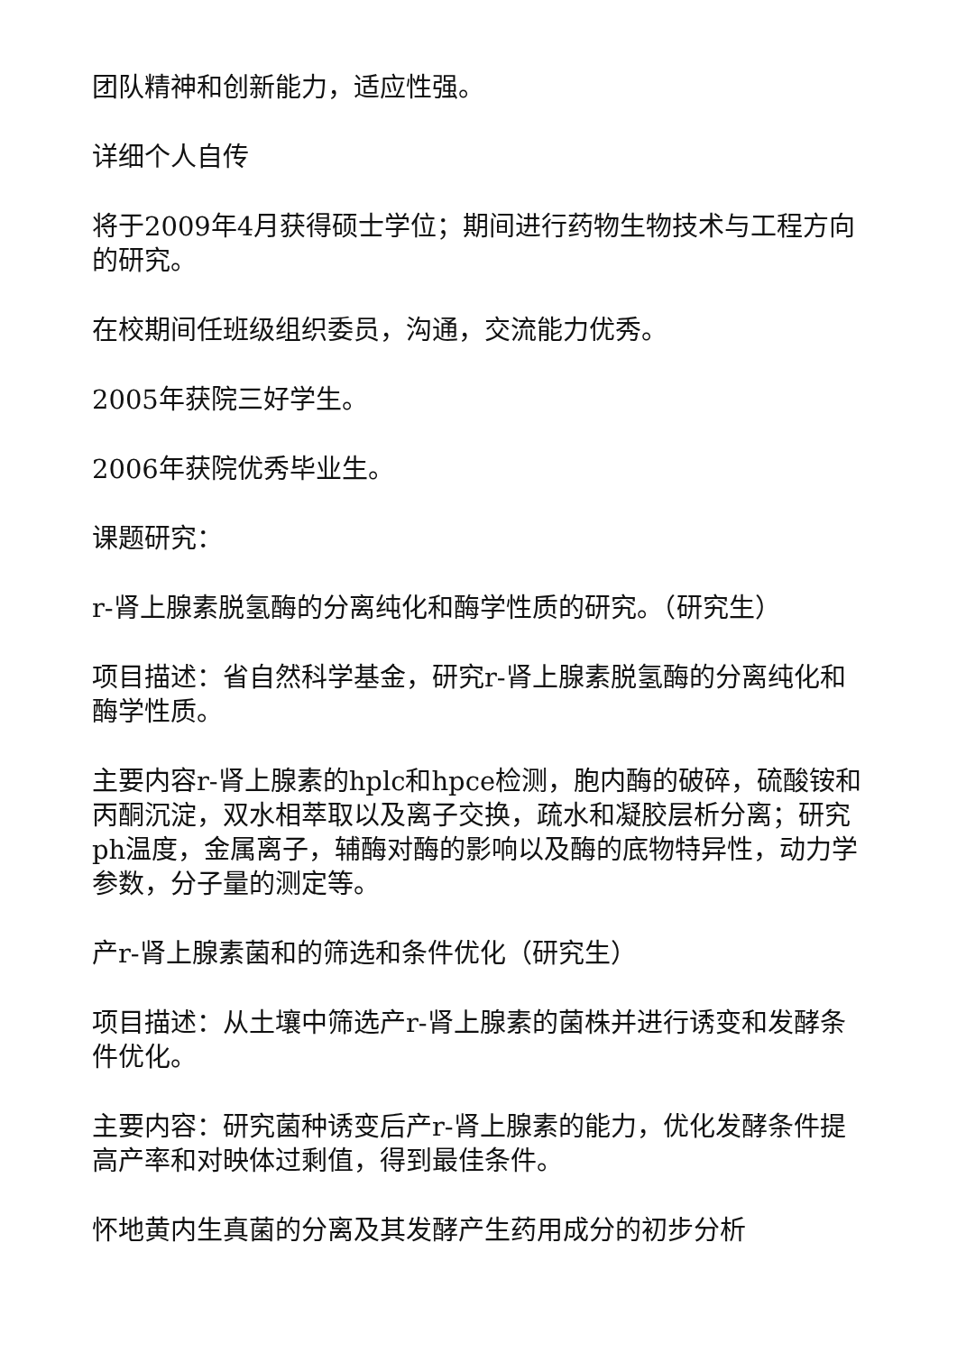团队精神和创新能力，适应性强。
详细个人自传
将于2009年4月获得硕士学位；期间进行药物生物技术与工程方向的研究。
在校期间任班级组织委员，沟通，交流能力优秀。
2005年获院三好学生。
2006年获院优秀毕业生。
课题研究：
r-肾上腺素脱氢酶的分离纯化和酶学性质的研究。（研究生）
项目描述：省自然科学基金，研究r-肾上腺素脱氢酶的分离纯化和酶学性质。
主要内容r-肾上腺素的hplc和hpce检测，胞内酶的破碎，硫酸铵和丙酮沉淀，双水相萃取以及离子交换，疏水和凝胶层析分离；研究ph温度，金属离子，辅酶对酶的影响以及酶的底物特异性，动力学参数，分子量的测定等。
产r-肾上腺素菌和的筛选和条件优化（研究生）
项目描述：从土壤中筛选产r-肾上腺素的菌株并进行诱变和发酵条件优化。
主要内容：研究菌种诱变后产r-肾上腺素的能力，优化发酵条件提高产率和对映体过剩值，得到最佳条件。
怀地黄内生真菌的分离及其发酵产生药用成分的初步分析